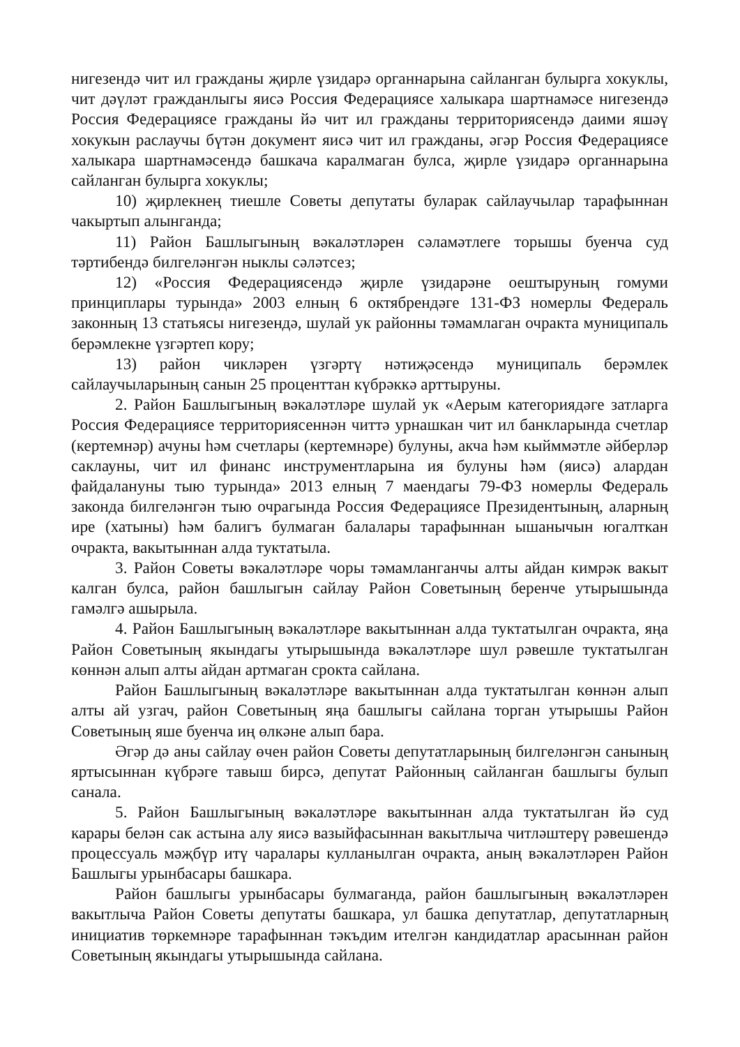нигезендә чит ил гражданы җирле үзидарә органнарына сайланган булырга хокуклы, чит дәүләт гражданлыгы яисә Россия Федерациясе халыкара шартнамәсе нигезендә Россия Федерациясе гражданы йә чит ил гражданы территориясендә даими яшәү хокукын раслаучы бүтән документ яисә чит ил гражданы, әгәр Россия Федерациясе халыкара шартнамәсендә башкача каралмаган булса, җирле үзидарә органнарына сайланган булырга хокуклы;
10) җирлекнең тиешле Советы депутаты буларак сайлаучылар тарафыннан чакыртып алынганда;
11) Район Башлыгының вәкаләтләрен сәламәтлеге торышы буенча суд тәртибендә билгеләнгән ныклы сәләтсез;
12) «Россия Федерациясендә җирле үзидарәне оештыруның гомуми принциплары турында» 2003 елның 6 октябрендәге 131-ФЗ номерлы Федераль законның 13 статьясы нигезендә, шулай ук районны тәмамлаган очракта муниципаль берәмлекне үзгәртеп кору;
13) район чикләрен үзгәртү нәтиҗәсендә муниципаль берәмлек сайлаучыларының санын 25 проценттан күбрәккә арттыруны.
2. Район Башлыгының вәкаләтләре шулай ук «Аерым категориядәге затларга Россия Федерациясе территориясеннән читтә урнашкан чит ил банкларында счетлар (кертемнәр) ачуны һәм счетлары (кертемнәре) булуны, акча һәм кыйммәтле әйберләр саклауны, чит ил финанс инструментларына ия булуны һәм (яисә) алардан файдалануны тыю турында» 2013 елның 7 маендагы 79-ФЗ номерлы Федераль законда билгеләнгән тыю очрагында Россия Федерациясе Президентының, аларның ире (хатыны) һәм балигъ булмаган балалары тарафыннан ышанычын югалткан очракта, вакытыннан алда туктатыла.
3. Район Советы вәкаләтләре чоры тәмамланганчы алты айдан кимрәк вакыт калган булса, район башлыгын сайлау Район Советының беренче утырышында гамәлгә ашырыла.
4. Район Башлыгының вәкаләтләре вакытыннан алда туктатылган очракта, яңа Район Советының якындагы утырышында вәкаләтләре шул рәвешле туктатылган көннән алып алты айдан артмаган срокта сайлана.
Район Башлыгының вәкаләтләре вакытыннан алда туктатылган көннән алып алты ай узгач, район Советының яңа башлыгы сайлана торган утырышы Район Советының яше буенча иң өлкәне алып бара.
Әгәр дә аны сайлау өчен район Советы депутатларының билгеләнгән санының яртысыннан күбрәге тавыш бирсә, депутат Районның сайланган башлыгы булып санала.
5. Район Башлыгының вәкаләтләре вакытыннан алда туктатылган йә суд карары белән сак астына алу яисә вазыйфасыннан вакытлыча читләштерү рәвешендә процессуаль мәҗбүр итү чаралары кулланылган очракта, аның вәкаләтләрен Район Башлыгы урынбасары башкара.
Район башлыгы урынбасары булмаганда, район башлыгының вәкаләтләрен вакытлыча Район Советы депутаты башкара, ул башка депутатлар, депутатларның инициатив төркемнәре тарафыннан тәкъдим ителгән кандидатлар арасыннан район Советының якындагы утырышында сайлана.